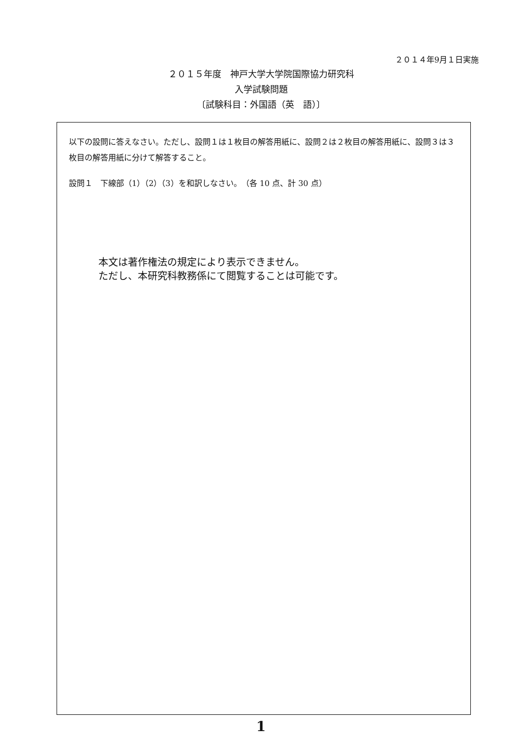２０１４年9月１日実施
２０１５年度　神戸大学大学院国際協力研究科
入学試験問題
〔試験科目：外国語（英　語）〕
以下の設問に答えなさい。ただし、設問１は１枚目の解答用紙に、設問２は２枚目の解答用紙に、設問３は３枚目の解答用紙に分けて解答すること。
設問１　下線部（1）（2）（3）を和訳しなさい。　（各 10 点、計 30 点）
本文は著作権法の規定により表示できません。
ただし、本研究科教務係にて閲覧することは可能です。
1